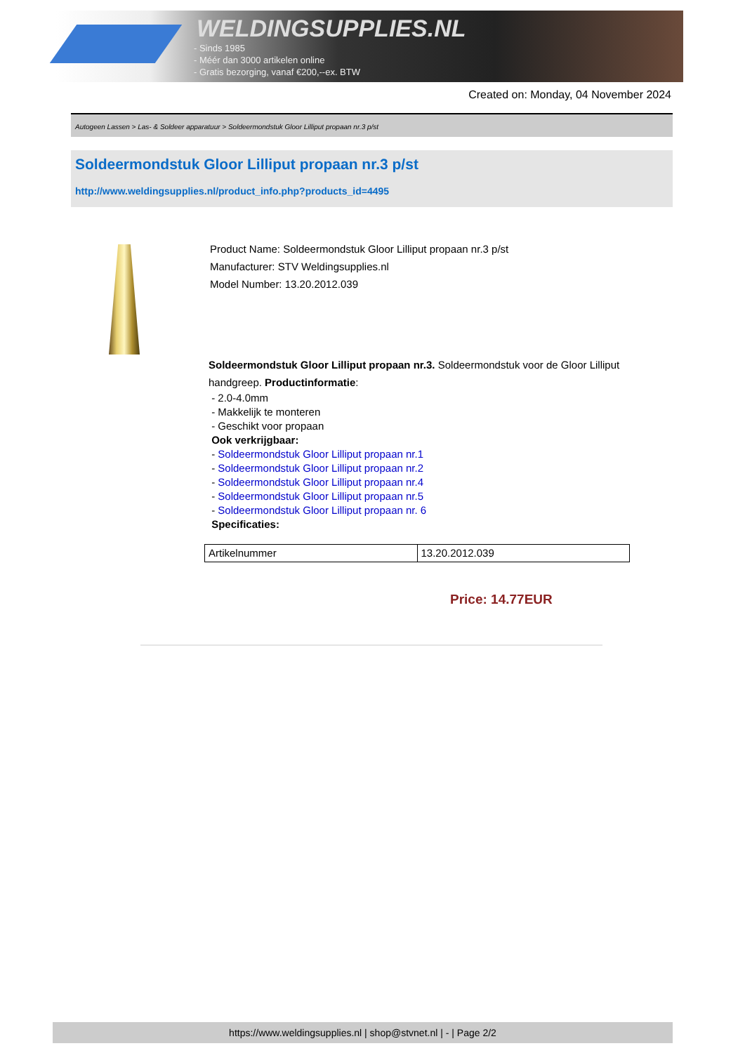WELDINGSUPPLIES.NL
- Sinds 1985
- Méér dan 3000 artikelen online
- Gratis bezorging, vanaf €200,--ex. BTW
Created on: Monday, 04 November 2024
Autogeen Lassen > Las- & Soldeer apparatuur > Soldeermondstuk Gloor Lilliput propaan nr.3 p/st
Soldeermondstuk Gloor Lilliput propaan nr.3 p/st
http://www.weldingsupplies.nl/product_info.php?products_id=4495
Product Name: Soldeermondstuk Gloor Lilliput propaan nr.3 p/st
Manufacturer: STV Weldingsupplies.nl
Model Number: 13.20.2012.039
Soldeermondstuk Gloor Lilliput propaan nr.3. Soldeermondstuk voor de Gloor Lilliput handgreep. Productinformatie:
- 2.0-4.0mm
- Makkelijk te monteren
- Geschikt voor propaan
Ook verkrijgbaar:
- Soldeermondstuk Gloor Lilliput propaan nr.1
- Soldeermondstuk Gloor Lilliput propaan nr.2
- Soldeermondstuk Gloor Lilliput propaan nr.4
- Soldeermondstuk Gloor Lilliput propaan nr.5
- Soldeermondstuk Gloor Lilliput propaan nr. 6
Specificaties:
| Artikelnummer | 13.20.2012.039 |
Price: 14.77EUR
https://www.weldingsupplies.nl | shop@stvnet.nl | - | Page 2/2